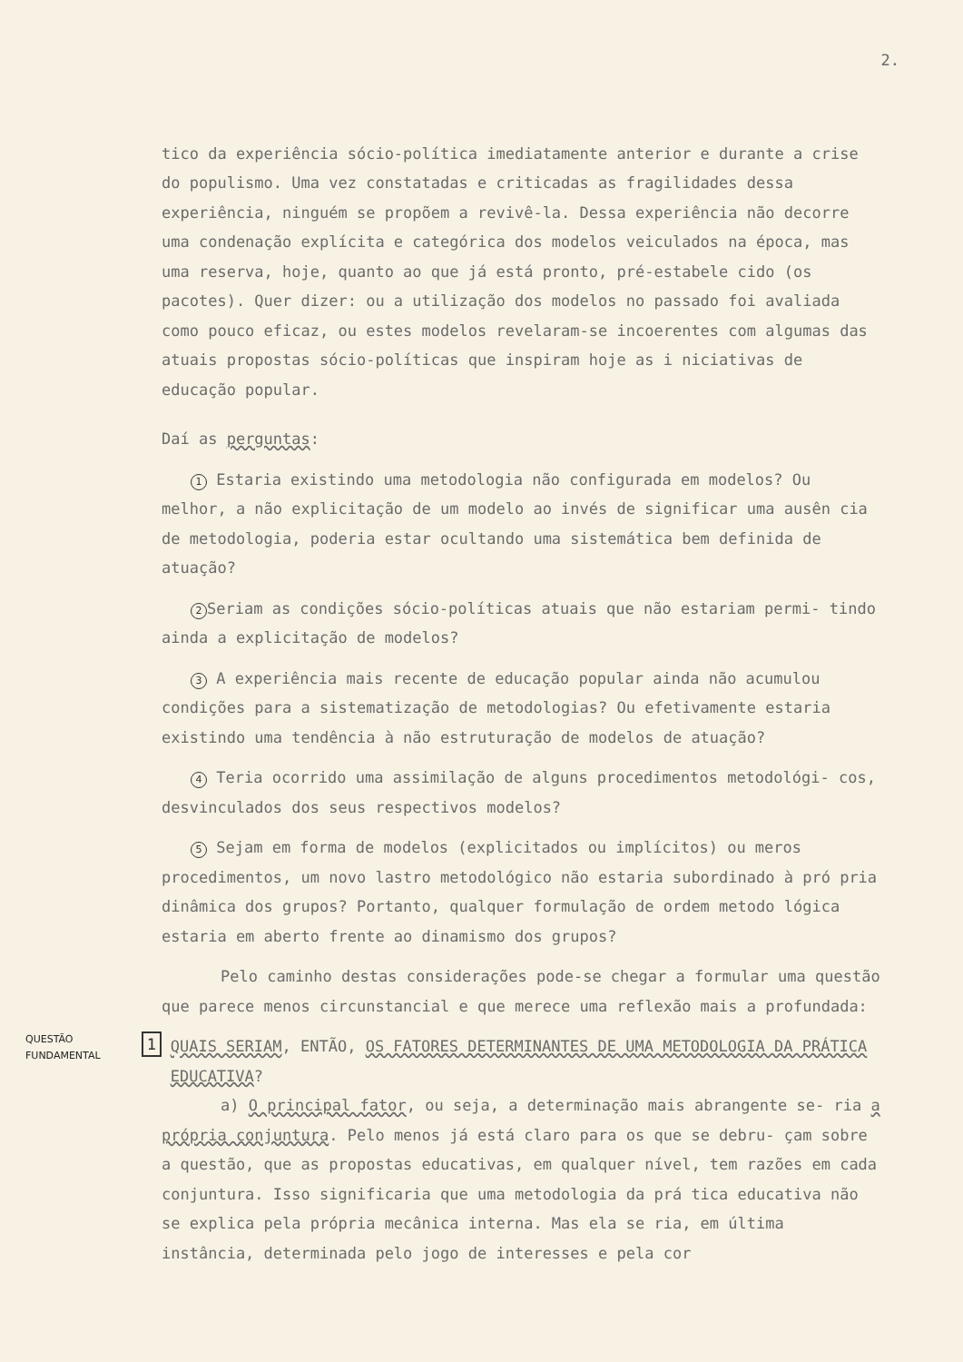2.
tico da experiência sócio-política imediatamente anterior e durante a crise do populismo. Uma vez constatadas e criticadas as fragilidades dessa experiência, ninguém se propõem a revivê-la. Dessa experiência não decorre uma condenação explícita e categórica dos modelos veiculados na época, mas uma reserva, hoje, quanto ao que já está pronto, pré-estabele cido (os pacotes). Quer dizer: ou a utilização dos modelos no passado foi avaliada como pouco eficaz, ou estes modelos revelaram-se incoerentes com algumas das atuais propostas sócio-políticas que inspiram hoje as i niciativas de educação popular.
Daí as perguntas:
1 Estaria existindo uma metodologia não configurada em modelos? Ou melhor, a não explicitação de um modelo ao invés de significar uma ausên cia de metodologia, poderia estar ocultando uma sistemática bem definida de atuação?
2 Seriam as condições sócio-políticas atuais que não estariam permi- tindo ainda a explicitação de modelos?
3 A experiência mais recente de educação popular ainda não acumulou condições para a sistematização de metodologias? Ou efetivamente estaria existindo uma tendência à não estruturação de modelos de atuação?
4 Teria ocorrido uma assimilação de alguns procedimentos metodológi- cos, desvinculados dos seus respectivos modelos?
5 Sejam em forma de modelos (explicitados ou implícitos) ou meros procedimentos, um novo lastro metodológico não estaria subordinado à pró pria dinâmica dos grupos? Portanto, qualquer formulação de ordem metodo lógica estaria em aberto frente ao dinamismo dos grupos?
Pelo caminho destas considerações pode-se chegar a formular uma questão que parece menos circunstancial e que merece uma reflexão mais a profundada:
QUESTÃO
FUNDAMENTAL
1
QUAIS SERIAM, ENTÃO, OS FATORES DETERMINANTES DE UMA METODOLOGIA DA PRÁTICA EDUCATIVA?
a) O principal fator, ou seja, a determinação mais abrangente se- ria a própria conjuntura. Pelo menos já está claro para os que se debru- çam sobre a questão, que as propostas educativas, em qualquer nível, tem razões em cada conjuntura. Isso significaria que uma metodologia da prá tica educativa não se explica pela própria mecânica interna. Mas ela se ria, em última instância, determinada pelo jogo de interesses e pela cor